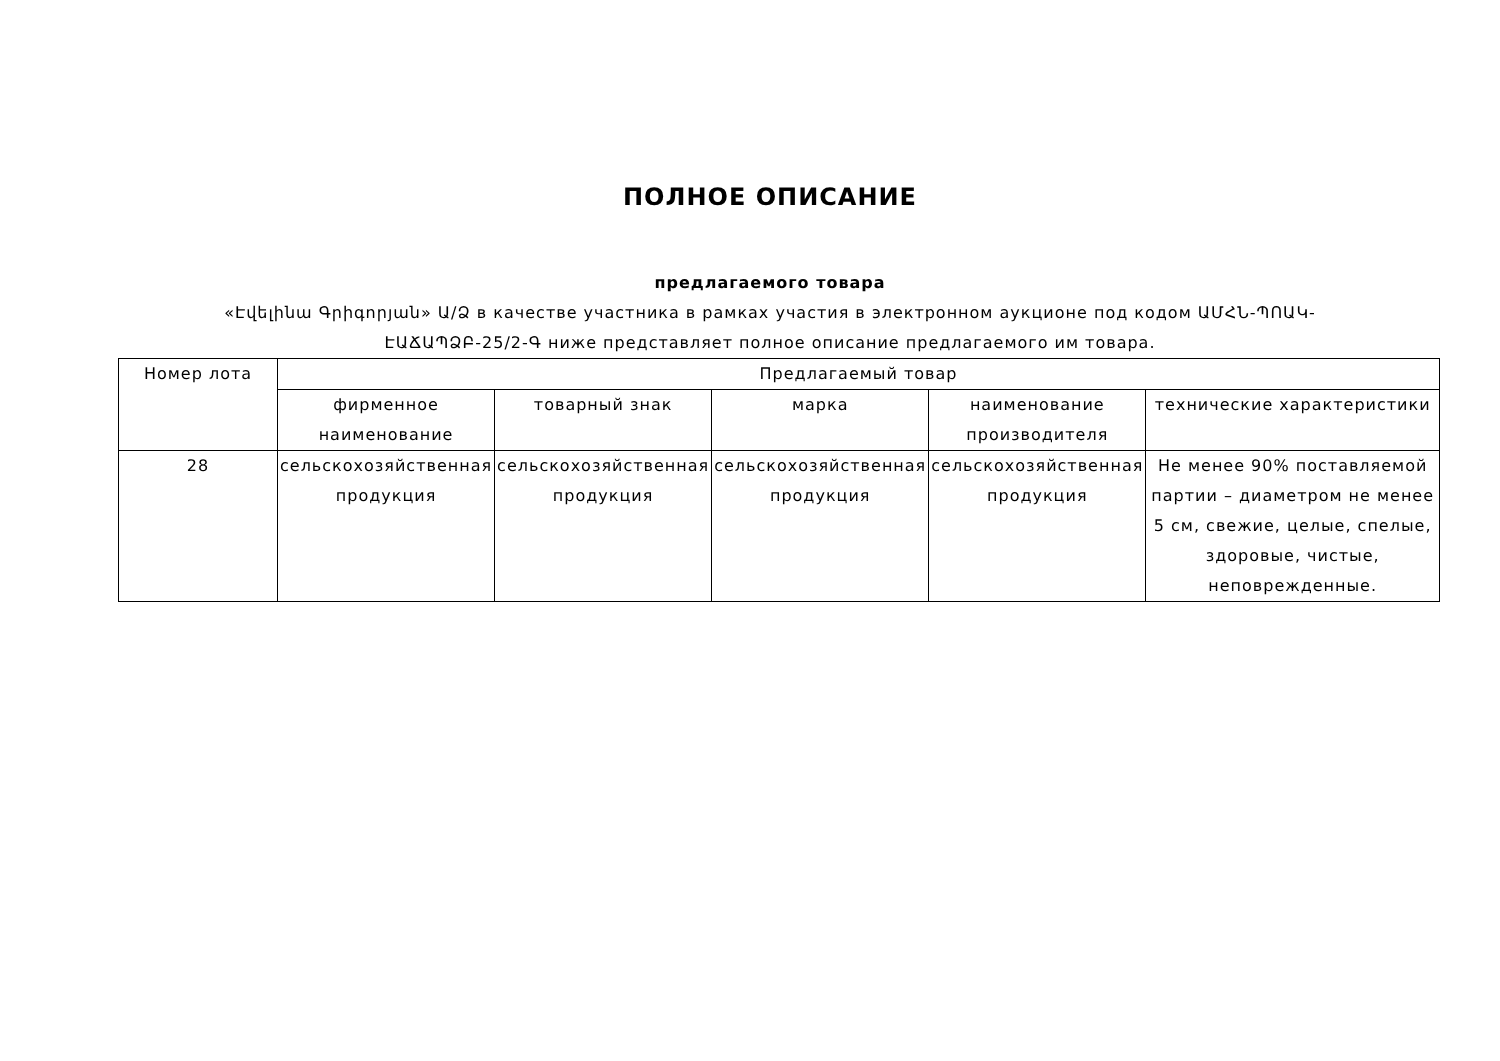ПОЛНОЕ ОПИСАНИЕ
предлагаемого товара
«Էվելինա Գրիգորյան» Ա/Ձ в качестве участника в рамках участия в электронном аукционе под кодом ԱՄՀՆ-ՊՈԱԿ-ԷԱՃԱՊՁԲ-25/2-Գ ниже представляет полное описание предлагаемого им товара.
| Номер лота | Предлагаемый товар | | | | |
| --- | --- | --- | --- | --- | --- |
| | фирменное наименование | товарный знак | марка | наименование производителя | технические характеристики |
| 28 | сельскохозяйственная продукция | сельскохозяйственная продукция | сельскохозяйственная продукция | сельскохозяйственная продукция | Не менее 90% поставляемой партии – диаметром не менее 5 см, свежие, целые, спелые, здоровые, чистые, неповрежденные. |